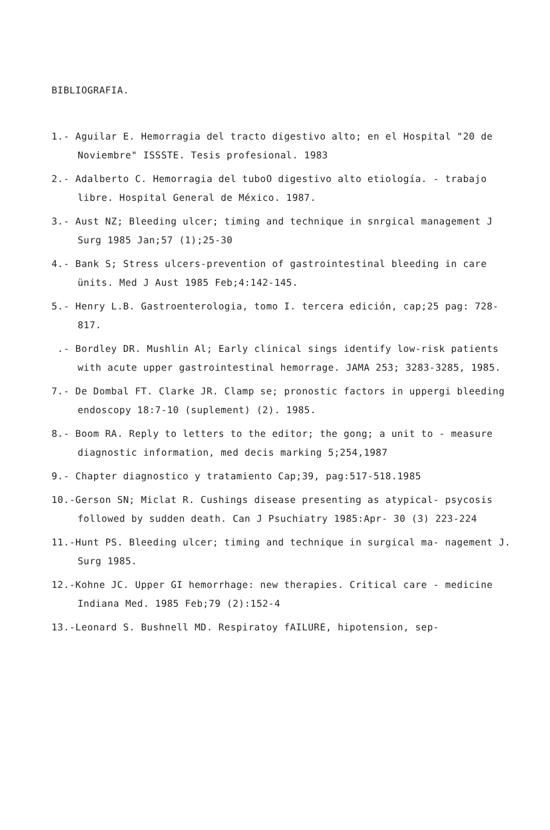BIBLIOGRAFIA.
1.- Aguilar E. Hemorragia del tracto digestivo alto; en el Hospital "20 de Noviembre" ISSSTE. Tesis profesional. 1983
2.- Adalberto C. Hemorragia del tuboO digestivo alto etiología. - trabajo libre. Hospital General de México. 1987.
3.- Aust NZ; Bleeding ulcer; timing and technique in snrgical management J Surg 1985 Jan;57 (1);25-30
4.- Bank S; Stress ulcers-prevention of gastrointestinal bleeding in care ünits. Med J Aust 1985 Feb;4:142-145.
5.- Henry L.B. Gastroenterologia, tomo I. tercera edición, cap;25 pag: 728-817.
.- Bordley DR. Mushlin Al; Early clinical sings identify low-risk patients with acute upper gastrointestinal hemorrage. JAMA 253; 3283-3285, 1985.
7.- De Dombal FT. Clarke JR. Clamp se; pronostic factors in uppergi bleeding endoscopy 18:7-10 (suplement) (2). 1985.
8.- Boom RA. Reply to letters to the editor; the gong; a unit to - measure diagnostic information, med decis marking 5;254,1987
9.- Chapter diagnostico y tratamiento Cap;39, pag:517-518.1985
10.-Gerson SN; Miclat R. Cushings disease presenting as atypical- psycosis followed by sudden death. Can J Psuchiatry 1985:Apr- 30 (3) 223-224
11.-Hunt PS. Bleeding ulcer; timing and technique in surgical ma- nagement J. Surg 1985.
12.-Kohne JC. Upper GI hemorrhage: new therapies. Critical care - medicine Indiana Med. 1985 Feb;79 (2):152-4
13.-Leonard S. Bushnell MD. Respiratoy fAILURE, hipotension, sep-